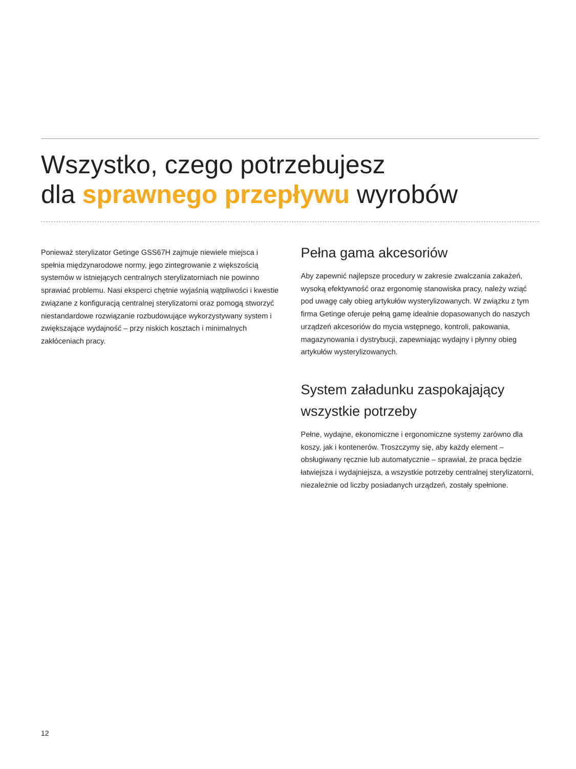Wszystko, czego potrzebujesz
dla sprawnego przepływu wyrobów
Ponieważ sterylizator Getinge GSS67H zajmuje niewiele miejsca i spełnia międzynarodowe normy, jego zintegrowanie z większością systemów w istniejących centralnych sterylizatorniach nie powinno sprawiać problemu. Nasi eksperci chętnie wyjaśnią wątpliwości i kwestie związane z konfiguracją centralnej sterylizatorni oraz pomogą stworzyć niestandardowe rozwiązanie rozbudowujące wykorzystywany system i zwiększające wydajność – przy niskich kosztach i minimalnych zakłóceniach pracy.
Pełna gama akcesoriów
Aby zapewnić najlepsze procedury w zakresie zwalczania zakażeń, wysoką efektywność oraz ergonomię stanowiska pracy, należy wziąć pod uwagę cały obieg artykułów wysterylizowanych. W związku z tym firma Getinge oferuje pełną gamę idealnie dopasowanych do naszych urządzeń akcesoriów do mycia wstępnego, kontroli, pakowania, magazynowania i dystrybucji, zapewniając wydajny i płynny obieg artykułów wysterylizowanych.
System załadunku zaspokajający wszystkie potrzeby
Pełne, wydajne, ekonomiczne i ergonomiczne systemy zarówno dla koszy, jak i kontenerów. Troszczymy się, aby każdy element – obsługiwany ręcznie lub automatycznie – sprawiał, że praca będzie łatwiejsza i wydajniejsza, a wszystkie potrzeby centralnej sterylizatorni, niezależnie od liczby posiadanych urządzeń, zostały spełnione.
12